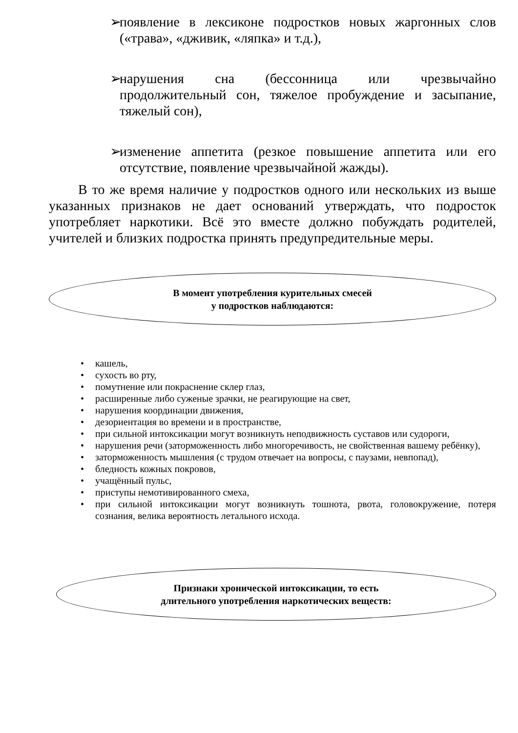➢ появление в лексиконе подростков новых жаргонных слов («трава», «дживик, «ляпка» и т.д.),
➢ нарушения сна (бессонница или чрезвычайно продолжительный сон, тяжелое пробуждение и засыпание, тяжелый сон),
➢ изменение аппетита (резкое повышение аппетита или его отсутствие, появление чрезвычайной жажды).
В то же время наличие у подростков одного или нескольких из выше указанных признаков не дает оснований утверждать, что подросток употребляет наркотики. Всё это вместе должно побуждать родителей, учителей и близких подростка принять предупредительные меры.
В момент употребления курительных смесей
у подростков наблюдаются:
• кашель,
• сухость во рту,
• помутнение или покраснение склер глаз,
• расширенные либо суженые зрачки, не реагирующие на свет,
• нарушения координации движения,
• дезориентация во времени и в пространстве,
• при сильной интоксикации могут возникнуть неподвижность суставов или судороги,
• нарушения речи (заторможенность либо многоречивость, не свойственная вашему ребёнку),
• заторможенность мышления (с трудом отвечает на вопросы, с паузами, невпопад),
• бледность кожных покровов,
• учащённый пульс,
• приступы немотивированного смеха,
• при сильной интоксикации могут возникнуть тошнота, рвота, головокружение, потеря сознания, велика вероятность летального исхода.
Признаки хронической интоксикации, то есть
длительного употребления наркотических веществ: